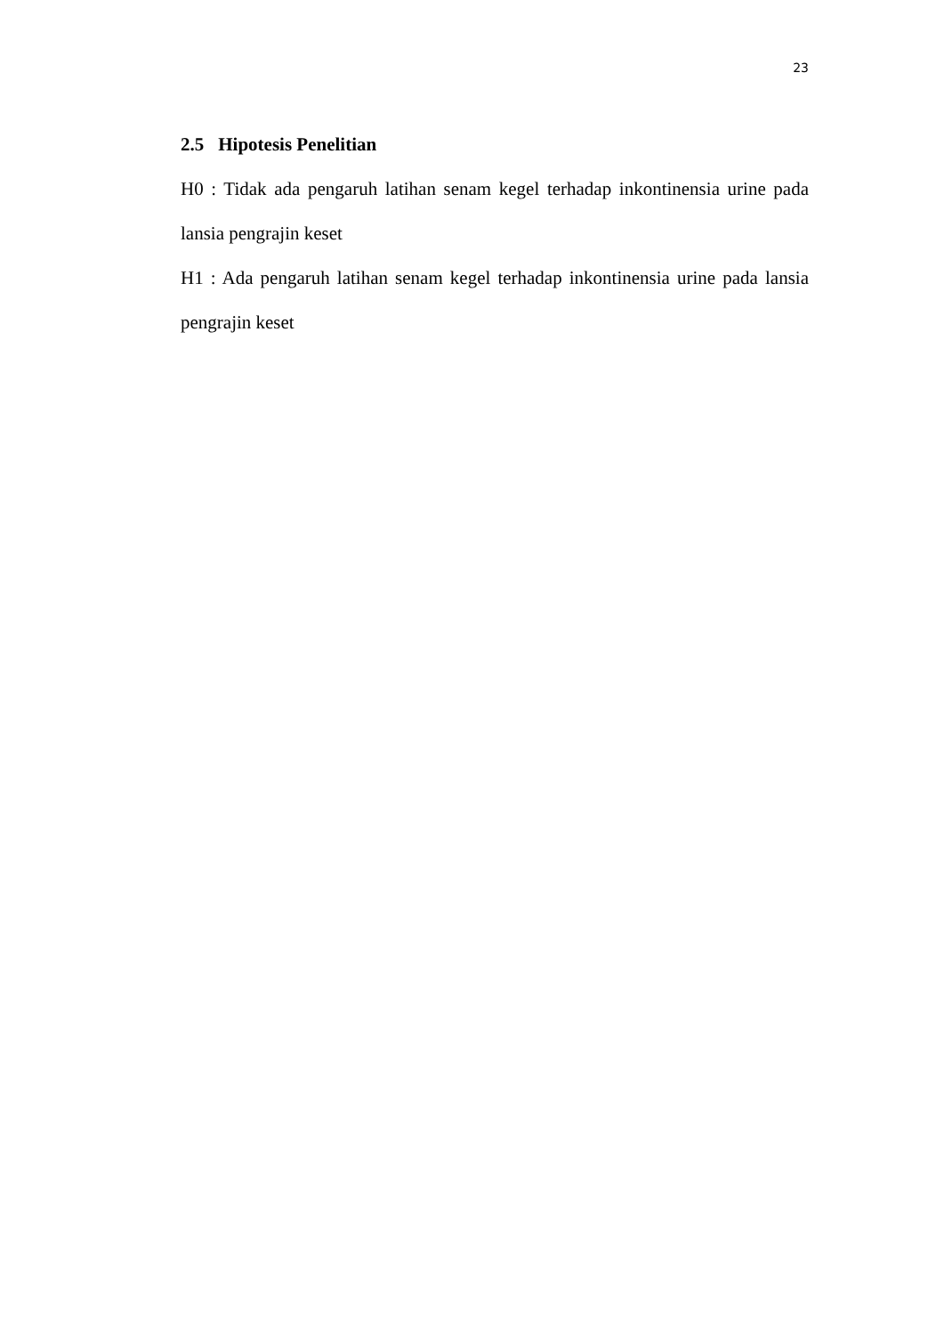23
2.5 Hipotesis Penelitian
H0 : Tidak ada pengaruh latihan senam kegel terhadap inkontinensia urine pada lansia pengrajin keset
H1 : Ada pengaruh latihan senam kegel terhadap inkontinensia urine pada lansia pengrajin keset